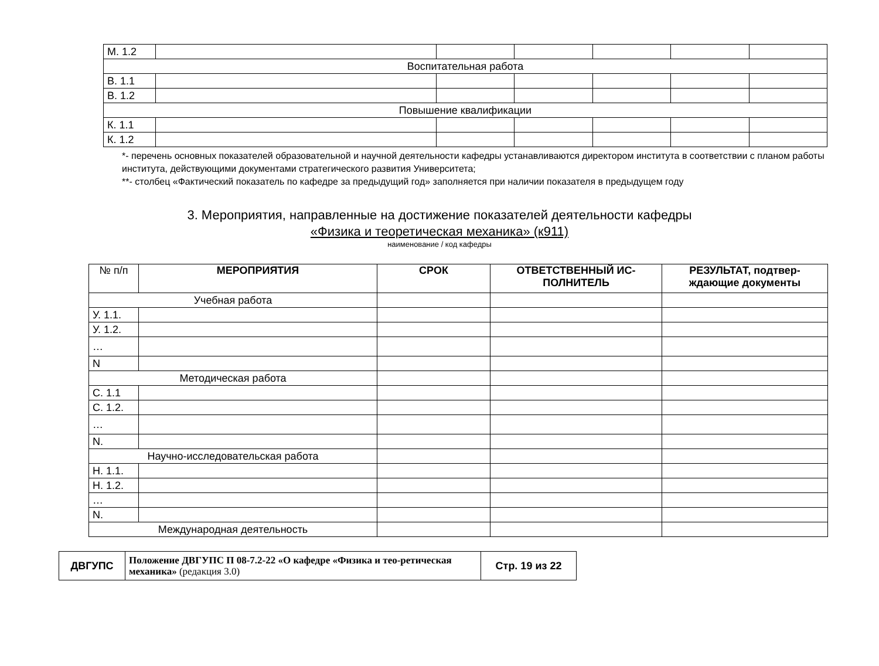| М. 1.2 | | | | | | |
| Воспитательная работа | | | | | | |
| В. 1.1 | | | | | | |
| В. 1.2 | | | | | | |
| Повышение квалификации | | | | | | |
| К. 1.1 | | | | | | |
| К. 1.2 | | | | | | |
*- перечень основных показателей образовательной и научной деятельности кафедры устанавливаются директором института в соответствии с планом работы института, действующими документами стратегического развития Университета;
**- столбец «Фактический показатель по кафедре за предыдущий год» заполняется при наличии показателя в предыдущем году
3. Мероприятия, направленные на достижение показателей деятельности кафедры
«Физика и теоретическая механика» (к911)
наименование / код кафедры
| № п/п | МЕРОПРИЯТИЯ | СРОК | ОТВЕТСТВЕННЫЙ ИС-ПОЛНИТЕЛЬ | РЕЗУЛЬТАТ, подтвер-ждающие документы |
| --- | --- | --- | --- | --- |
| Учебная работа | | | | |
| У. 1.1. | | | | |
| У. 1.2. | | | | |
| … | | | | |
| N | | | | |
| Методическая работа | | | | |
| С. 1.1 | | | | |
| С. 1.2. | | | | |
| … | | | | |
| N. | | | | |
| Научно-исследовательская работа | | | | |
| Н. 1.1. | | | | |
| Н. 1.2. | | | | |
| … | | | | |
| N. | | | | |
| Международная деятельность | | | | |
| ДВГУПС | Положение ДВГУПС П 08-7.2-22 «О кафедре «Физика и тео-ретическая механика» (редакция 3.0) | Стр. 19 из 22 |